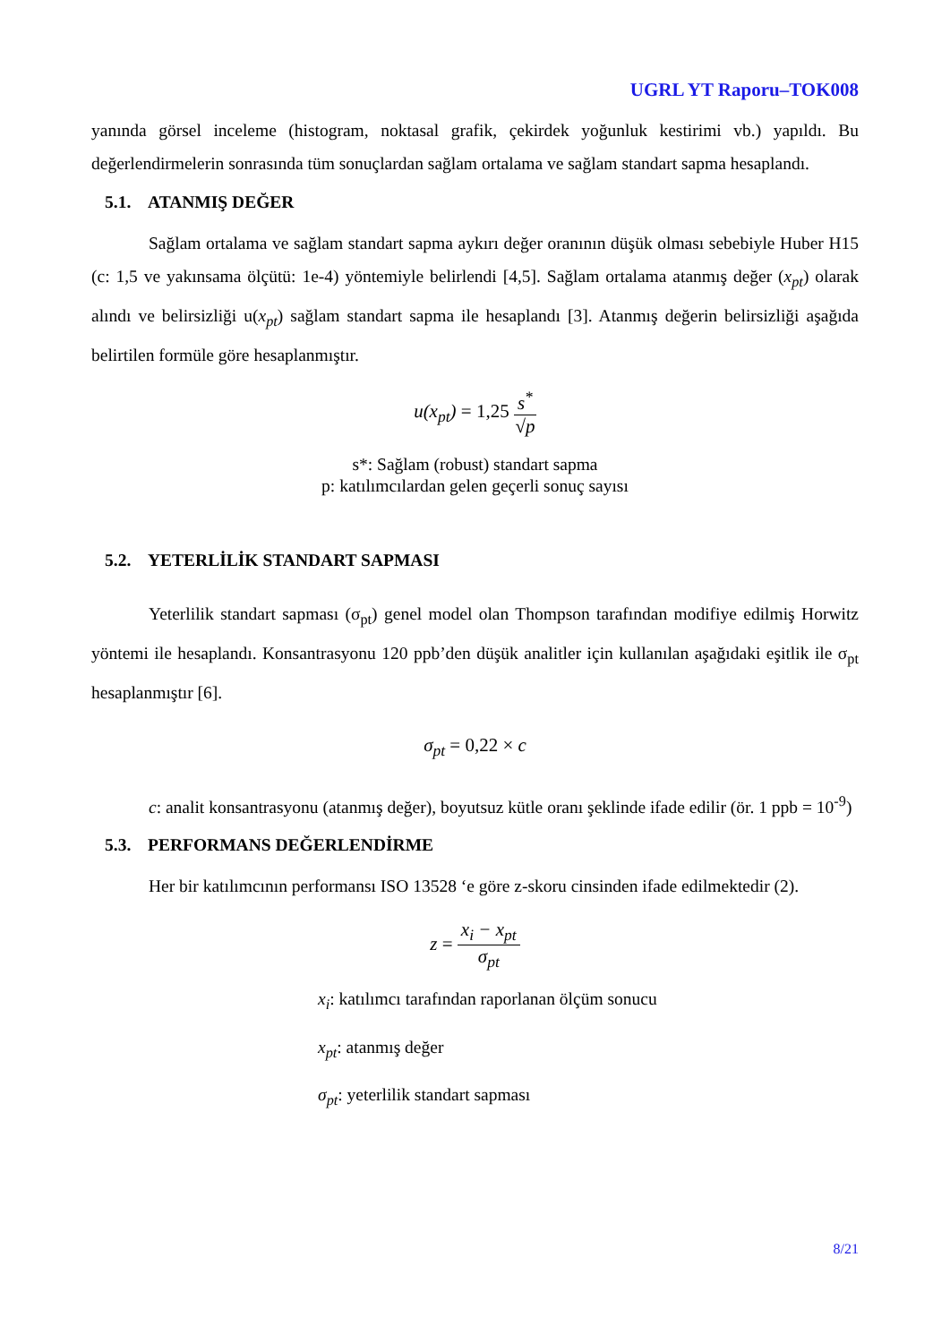UGRL YT Raporu–TOK008
yanında görsel inceleme (histogram, noktasal grafik, çekirdek yoğunluk kestirimi vb.) yapıldı. Bu değerlendirmelerin sonrasında tüm sonuçlardan sağlam ortalama ve sağlam standart sapma hesaplandı.
5.1. ATANMIŞ DEĞER
Sağlam ortalama ve sağlam standart sapma aykırı değer oranının düşük olması sebebiyle Huber H15 (c: 1,5 ve yakınsama ölçütü: 1e-4) yöntemiyle belirlendi [4,5]. Sağlam ortalama atanmış değer (x<sub>pt</sub>) olarak alındı ve belirsizliği u(x<sub>pt</sub>) sağlam standart sapma ile hesaplandı [3]. Atanmış değerin belirsizliği aşağıda belirtilen formüle göre hesaplanmıştır.
u(x<sub>pt</sub>) = 1,25 s<sup>*</sup> √p
s*: Sağlam (robust) standart sapma
p: katılımcılardan gelen geçerli sonuç sayısı
5.2. YETERLİLİK STANDART SAPMASI
Yeterlilik standart sapması (σ<sub>pt</sub>) genel model olan Thompson tarafından modifiye edilmiş Horwitz yöntemi ile hesaplandı. Konsantrasyonu 120 ppb’den düşük analitler için kullanılan aşağıdaki eşitlik ile σ<sub>pt</sub> hesaplanmıştır [6].
σ<sub>pt</sub> = 0,22 × c
c: analit konsantrasyonu (atanmış değer), boyutsuz kütle oranı şeklinde ifade edilir (ör. 1 ppb = 10<sup>-9</sup>)
5.3. PERFORMANS DEĞERLENDİRME
Her bir katılımcının performansı ISO 13528 ‘e göre z-skoru cinsinden ifade edilmektedir (2).
z = x<sub>i</sub> − x<sub>pt</sub> σ<sub>pt</sub>
x<sub>i</sub>: katılımcı tarafından raporlanan ölçüm sonucu
x<sub>pt</sub>: atanmış değer
σ<sub>pt</sub>: yeterlilik standart sapması
8/21